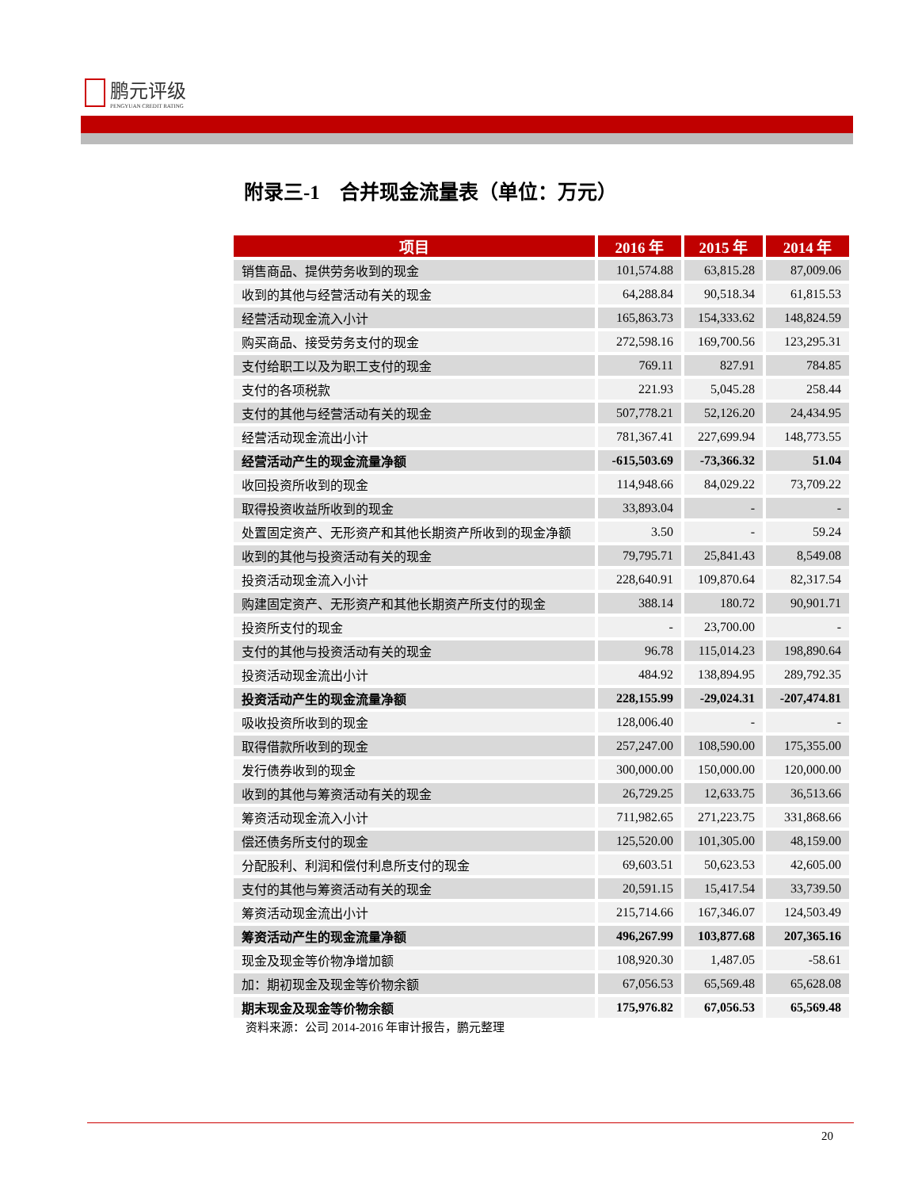鹏元评级
PENGYUAN CREDIT RATING
附录三-1　合并现金流量表（单位：万元）
| 项目 | 2016 年 | 2015 年 | 2014 年 |
| --- | --- | --- | --- |
| 销售商品、提供劳务收到的现金 | 101,574.88 | 63,815.28 | 87,009.06 |
| 收到的其他与经营活动有关的现金 | 64,288.84 | 90,518.34 | 61,815.53 |
| 经营活动现金流入小计 | 165,863.73 | 154,333.62 | 148,824.59 |
| 购买商品、接受劳务支付的现金 | 272,598.16 | 169,700.56 | 123,295.31 |
| 支付给职工以及为职工支付的现金 | 769.11 | 827.91 | 784.85 |
| 支付的各项税款 | 221.93 | 5,045.28 | 258.44 |
| 支付的其他与经营活动有关的现金 | 507,778.21 | 52,126.20 | 24,434.95 |
| 经营活动现金流出小计 | 781,367.41 | 227,699.94 | 148,773.55 |
| 经营活动产生的现金流量净额 | -615,503.69 | -73,366.32 | 51.04 |
| 收回投资所收到的现金 | 114,948.66 | 84,029.22 | 73,709.22 |
| 取得投资收益所收到的现金 | 33,893.04 | - | - |
| 处置固定资产、无形资产和其他长期资产所收到的现金净额 | 3.50 | - | 59.24 |
| 收到的其他与投资活动有关的现金 | 79,795.71 | 25,841.43 | 8,549.08 |
| 投资活动现金流入小计 | 228,640.91 | 109,870.64 | 82,317.54 |
| 购建固定资产、无形资产和其他长期资产所支付的现金 | 388.14 | 180.72 | 90,901.71 |
| 投资所支付的现金 | - | 23,700.00 | - |
| 支付的其他与投资活动有关的现金 | 96.78 | 115,014.23 | 198,890.64 |
| 投资活动现金流出小计 | 484.92 | 138,894.95 | 289,792.35 |
| 投资活动产生的现金流量净额 | 228,155.99 | -29,024.31 | -207,474.81 |
| 吸收投资所收到的现金 | 128,006.40 | - | - |
| 取得借款所收到的现金 | 257,247.00 | 108,590.00 | 175,355.00 |
| 发行债券收到的现金 | 300,000.00 | 150,000.00 | 120,000.00 |
| 收到的其他与筹资活动有关的现金 | 26,729.25 | 12,633.75 | 36,513.66 |
| 筹资活动现金流入小计 | 711,982.65 | 271,223.75 | 331,868.66 |
| 偿还债务所支付的现金 | 125,520.00 | 101,305.00 | 48,159.00 |
| 分配股利、利润和偿付利息所支付的现金 | 69,603.51 | 50,623.53 | 42,605.00 |
| 支付的其他与筹资活动有关的现金 | 20,591.15 | 15,417.54 | 33,739.50 |
| 筹资活动现金流出小计 | 215,714.66 | 167,346.07 | 124,503.49 |
| 筹资活动产生的现金流量净额 | 496,267.99 | 103,877.68 | 207,365.16 |
| 现金及现金等价物净增加额 | 108,920.30 | 1,487.05 | -58.61 |
| 加：期初现金及现金等价物余额 | 67,056.53 | 65,569.48 | 65,628.08 |
| 期末现金及现金等价物余额 | 175,976.82 | 67,056.53 | 65,569.48 |
资料来源：公司 2014-2016 年审计报告，鹏元整理
20